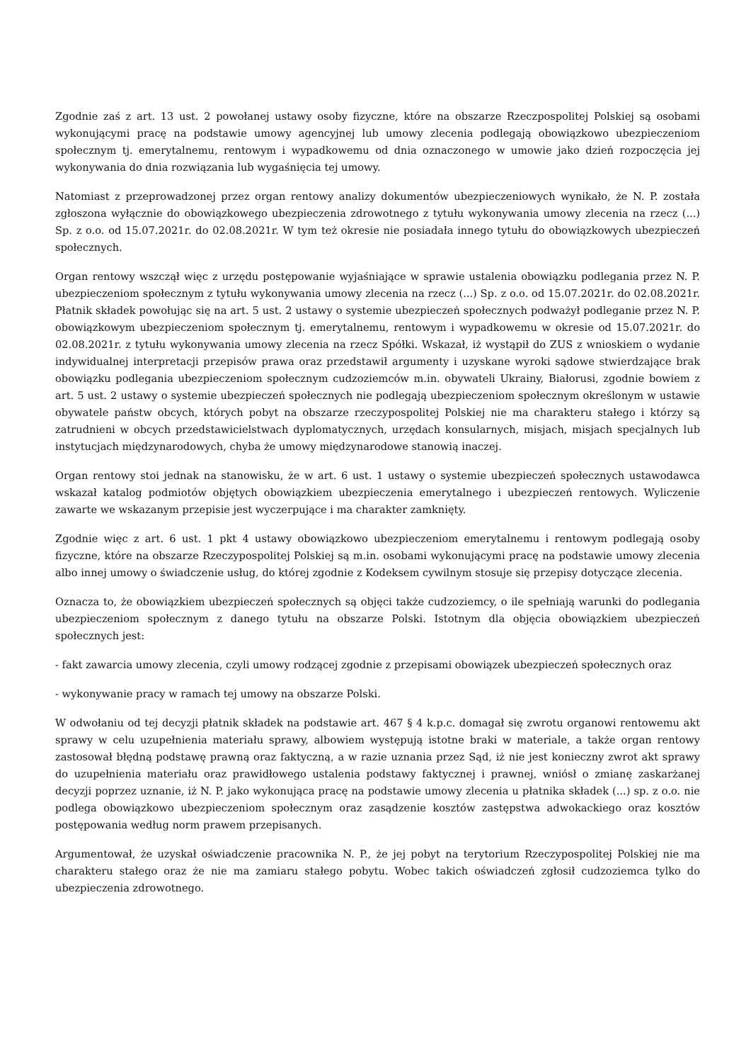Zgodnie zaś z art. 13 ust. 2 powołanej ustawy osoby fizyczne, które na obszarze Rzeczpospolitej Polskiej są osobami wykonującymi pracę na podstawie umowy agencyjnej lub umowy zlecenia podlegają obowiązkowo ubezpieczeniom społecznym tj. emerytalnemu, rentowym i wypadkowemu od dnia oznaczonego w umowie jako dzień rozpoczęcia jej wykonywania do dnia rozwiązania lub wygaśnięcia tej umowy.
Natomiast z przeprowadzonej przez organ rentowy analizy dokumentów ubezpieczeniowych wynikało, że N. P. została zgłoszona wyłącznie do obowiązkowego ubezpieczenia zdrowotnego z tytułu wykonywania umowy zlecenia na rzecz (...) Sp. z o.o. od 15.07.2021r. do 02.08.2021r. W tym też okresie nie posiadała innego tytułu do obowiązkowych ubezpieczeń społecznych.
Organ rentowy wszczął więc z urzędu postępowanie wyjaśniające w sprawie ustalenia obowiązku podlegania przez N. P. ubezpieczeniom społecznym z tytułu wykonywania umowy zlecenia na rzecz (...) Sp. z o.o. od 15.07.2021r. do 02.08.2021r. Płatnik składek powołując się na art. 5 ust. 2 ustawy o systemie ubezpieczeń społecznych podważył podleganie przez N. P. obowiązkowym ubezpieczeniom społecznym tj. emerytalnemu, rentowym i wypadkowemu w okresie od 15.07.2021r. do 02.08.2021r. z tytułu wykonywania umowy zlecenia na rzecz Spółki. Wskazał, iż wystąpił do ZUS z wnioskiem o wydanie indywidualnej interpretacji przepisów prawa oraz przedstawił argumenty i uzyskane wyroki sądowe stwierdzające brak obowiązku podlegania ubezpieczeniom społecznym cudzoziemców m.in. obywateli Ukrainy, Białorusi, zgodnie bowiem z art. 5 ust. 2 ustawy o systemie ubezpieczeń społecznych nie podlegają ubezpieczeniom społecznym określonym w ustawie obywatele państw obcych, których pobyt na obszarze rzeczypospolitej Polskiej nie ma charakteru stałego i którzy są zatrudnieni w obcych przedstawicielstwach dyplomatycznych, urzędach konsularnych, misjach, misjach specjalnych lub instytucjach międzynarodowych, chyba że umowy międzynarodowe stanowią inaczej.
Organ rentowy stoi jednak na stanowisku, że w art. 6 ust. 1 ustawy o systemie ubezpieczeń społecznych ustawodawca wskazał katalog podmiotów objętych obowiązkiem ubezpieczenia emerytalnego i ubezpieczeń rentowych. Wyliczenie zawarte we wskazanym przepisie jest wyczerpujące i ma charakter zamknięty.
Zgodnie więc z art. 6 ust. 1 pkt 4 ustawy obowiązkowo ubezpieczeniom emerytalnemu i rentowym podlegają osoby fizyczne, które na obszarze Rzeczypospolitej Polskiej są m.in. osobami wykonującymi pracę na podstawie umowy zlecenia albo innej umowy o świadczenie usług, do której zgodnie z Kodeksem cywilnym stosuje się przepisy dotyczące zlecenia.
Oznacza to, że obowiązkiem ubezpieczeń społecznych są objęci także cudzoziemcy, o ile spełniają warunki do podlegania ubezpieczeniom społecznym z danego tytułu na obszarze Polski. Istotnym dla objęcia obowiązkiem ubezpieczeń społecznych jest:
- fakt zawarcia umowy zlecenia, czyli umowy rodzącej zgodnie z przepisami obowiązek ubezpieczeń społecznych oraz
- wykonywanie pracy w ramach tej umowy na obszarze Polski.
W odwołaniu od tej decyzji płatnik składek na podstawie art. 467 § 4 k.p.c. domagał się zwrotu organowi rentowemu akt sprawy w celu uzupełnienia materiału sprawy, albowiem występują istotne braki w materiale, a także organ rentowy zastosował błędną podstawę prawną oraz faktyczną, a w razie uznania przez Sąd, iż nie jest konieczny zwrot akt sprawy do uzupełnienia materiału oraz prawidłowego ustalenia podstawy faktycznej i prawnej, wniósł o zmianę zaskarżanej decyzji poprzez uznanie, iż N. P. jako wykonująca pracę na podstawie umowy zlecenia u płatnika składek (...) sp. z o.o. nie podlega obowiązkowo ubezpieczeniom społecznym oraz zasądzenie kosztów zastępstwa adwokackiego oraz kosztów postępowania według norm prawem przepisanych.
Argumentował, że uzyskał oświadczenie pracownika N. P., że jej pobyt na terytorium Rzeczypospolitej Polskiej nie ma charakteru stałego oraz że nie ma zamiaru stałego pobytu. Wobec takich oświadczeń zgłosił cudzoziemca tylko do ubezpieczenia zdrowotnego.